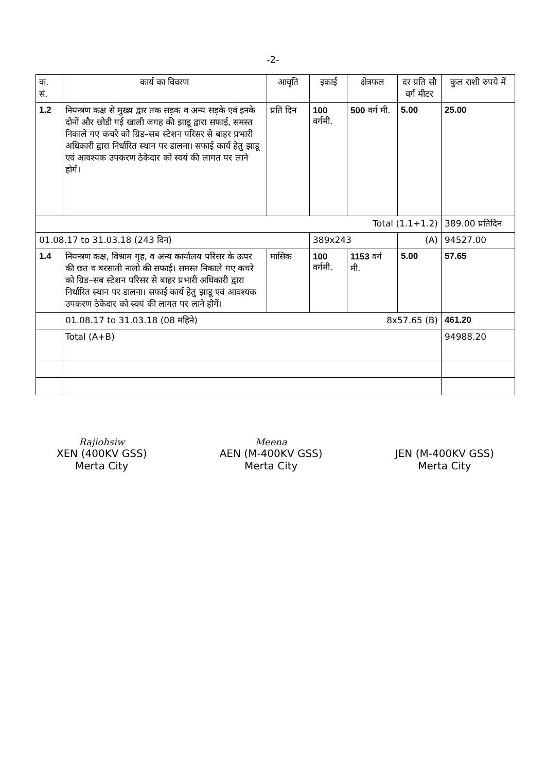-2-
| क. सं. | कार्य का विवरण | आवृति | इकाई | क्षेत्रफल | दर प्रति सौ वर्ग मीटर | कुल राशी रुपये में |
| --- | --- | --- | --- | --- | --- | --- |
| 1.2 | नियन्त्रण कक्ष से मुख्य द्वार तक सड़क व अन्य सड़के एवं इनके दोनों और छोडी गई खाली जगह की झाडू द्वारा सफाई, समस्त निकाले गए कचरे को ग्रिड–सब स्टेशन परिसर से बाहर प्रभारी अधिकारी द्वारा निर्धारित स्थान पर डालना। सफाई कार्य हेतु झाडू एवं आवश्यक उपकरण ठेकेदार को स्वयं की लागत पर लाने होगें। | प्रति दिन | 100 वर्गमी. | 500 वर्ग मी. | 5.00 | 25.00 |
| Total (1.1+1.2) | | | | | | 389.00 प्रतिदिन |
| 01.08.17 to 31.03.18 (243 दिन) | | | 389x243 | | (A) | 94527.00 |
| 1.4 | नियन्त्रण कक्ष, विश्राम गृह, व अन्य कार्यालय परिसर के ऊपर की छत व बरसाती नालो की सफाई। समस्त निकाले गए कचरे को ग्रिड–सब स्टेशन परिसर से बाहर प्रभारी अधिकारी द्वारा निर्धारित स्थान पर डालना। सफाई कार्य हेतु झाडू एवं आवश्यक उपकरण ठेकेदार को स्वयं की लागत पर लाने होगें। | मासिक | 100 वर्गमी. | 1153 वर्ग मी. | 5.00 | 57.65 |
| | 01.08.17 to 31.03.18 (08 महिने) 8x57.65 (B) | | | | | 461.20 |
| | Total (A+B) | | | | | 94988.20 |
Rajiohsiw
XEN (400KV GSS)
Merta City
Meena
AEN (M-400KV GSS)
Merta City
JEN (M-400KV GSS)
Merta City